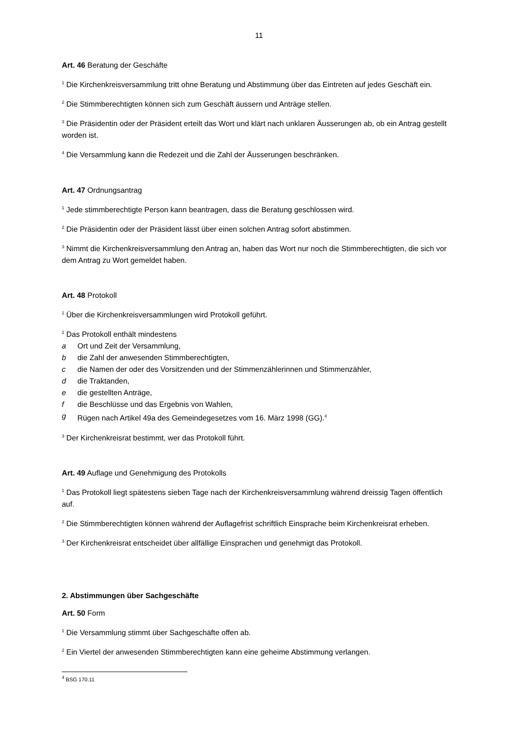11
Art. 46 Beratung der Geschäfte
<sup>1</sup> Die Kirchenkreisversammlung tritt ohne Beratung und Abstimmung über das Eintreten auf jedes Geschäft ein.
<sup>2</sup> Die Stimmberechtigten können sich zum Geschäft äussern und Anträge stellen.
<sup>3</sup> Die Präsidentin oder der Präsident erteilt das Wort und klärt nach unklaren Äusserungen ab, ob ein Antrag gestellt worden ist.
<sup>4</sup> Die Versammlung kann die Redezeit und die Zahl der Äusserungen beschränken.
Art. 47 Ordnungsantrag
<sup>1</sup> Jede stimmberechtigte Person kann beantragen, dass die Beratung geschlossen wird.
<sup>2</sup> Die Präsidentin oder der Präsident lässt über einen solchen Antrag sofort abstimmen.
<sup>3</sup> Nimmt die Kirchenkreisversammlung den Antrag an, haben das Wort nur noch die Stimmberechtigten, die sich vor dem Antrag zu Wort gemeldet haben.
Art. 48 Protokoll
<sup>1</sup> Über die Kirchenkreisversammlungen wird Protokoll geführt.
<sup>2</sup> Das Protokoll enthält mindestens
a Ort und Zeit der Versammlung,
b die Zahl der anwesenden Stimmberechtigten,
c die Namen der oder des Vorsitzenden und der Stimmenzählerinnen und Stimmenzähler,
d die Traktanden,
e die gestellten Anträge,
f die Beschlüsse und das Ergebnis von Wahlen,
g Rügen nach Artikel 49a des Gemeindegesetzes vom 16. März 1998 (GG).<sup>4</sup>
<sup>3</sup> Der Kirchenkreisrat bestimmt, wer das Protokoll führt.
Art. 49 Auflage und Genehmigung des Protokolls
<sup>1</sup> Das Protokoll liegt spätestens sieben Tage nach der Kirchenkreisversammlung während dreissig Tagen öffentlich auf.
<sup>2</sup> Die Stimmberechtigten können während der Auflagefrist schriftlich Einsprache beim Kirchenkreisrat erheben.
<sup>3</sup> Der Kirchenkreisrat entscheidet über allfällige Einsprachen und genehmigt das Protokoll.
2. Abstimmungen über Sachgeschäfte
Art. 50 Form
<sup>1</sup> Die Versammlung stimmt über Sachgeschäfte offen ab.
<sup>2</sup> Ein Viertel der anwesenden Stimmberechtigten kann eine geheime Abstimmung verlangen.
<sup>4</sup> BSG 170.11